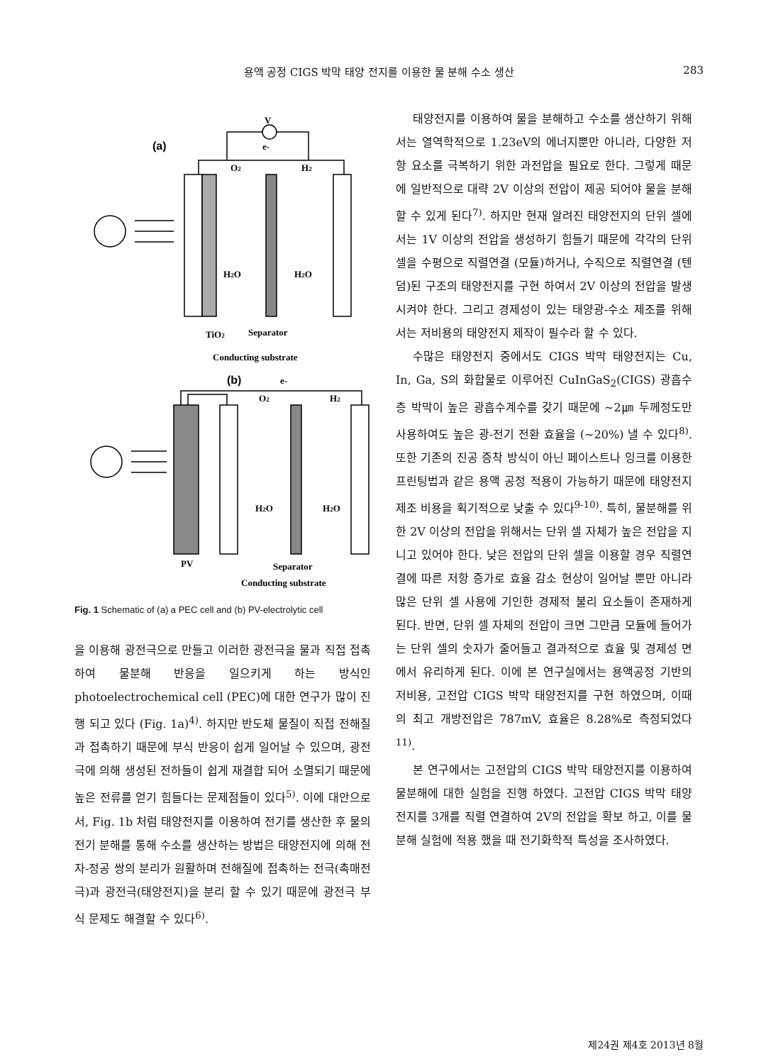용액 공정 CIGS 박막 태양 전지를 이용한 물 분해 수소 생산 283
(a)
(b)
V
e-
O2
H2
H2O
H2O
TiO2
Separator
Conducting substrate
e-
O2
H2
H2O
H2O
PV
Separator
Conducting substrate
Fig. 1 Schematic of (a) a PEC cell and (b) PV-electrolytic cell
을 이용해 광전극으로 만들고 이러한 광전극을 물과 직접 접촉하여 물분해 반응을 일으키게 하는 방식인 photoelectrochemical cell (PEC)에 대한 연구가 많이 진행 되고 있다 (Fig. 1a)<sup>4)</sup>. 하지만 반도체 물질이 직접 전해질과 접촉하기 때문에 부식 반응이 쉽게 일어날 수 있으며, 광전극에 의해 생성된 전하들이 쉽게 재결합 되어 소멸되기 때문에 높은 전류를 얻기 힘들다는 문제점들이 있다<sup>5)</sup>. 이에 대안으로서, Fig. 1b 처럼 태양전지를 이용하여 전기를 생산한 후 물의 전기 분해를 통해 수소를 생산하는 방법은 태양전지에 의해 전자-정공 쌍의 분리가 원활하며 전해질에 접촉하는 전극(촉매전극)과 광전극(태양전지)을 분리 할 수 있기 때문에 광전극 부식 문제도 해결할 수 있다<sup>6)</sup>.
태양전지를 이용하여 물을 분해하고 수소를 생산하기 위해서는 열역학적으로 1.23eV의 에너지뿐만 아니라, 다양한 저항 요소를 극복하기 위한 과전압을 필요로 한다. 그렇게 때문에 일반적으로 대략 2V 이상의 전압이 제공 되어야 물을 분해 할 수 있게 된다<sup>7)</sup>. 하지만 현재 알려진 태양전지의 단위 셀에서는 1V 이상의 전압을 생성하기 힘들기 때문에 각각의 단위 셀을 수평으로 직렬연결 (모듈)하거나, 수직으로 직렬연결 (텐덤)된 구조의 태양전지를 구현 하여서 2V 이상의 전압을 발생 시켜야 한다. 그리고 경제성이 있는 태양광-수소 제조를 위해서는 저비용의 태양전지 제작이 필수라 할 수 있다.
수많은 태양전지 중에서도 CIGS 박막 태양전지는 Cu, In, Ga, S의 화합물로 이루어진 CuInGaS<sub>2</sub>(CIGS) 광흡수층 박막이 높은 광흡수계수를 갖기 때문에 ~2㎛ 두께정도만 사용하여도 높은 광-전기 전환 효율을 (~20%) 낼 수 있다<sup>8)</sup>. 또한 기존의 진공 증착 방식이 아닌 페이스트나 잉크를 이용한 프린팅법과 같은 용액 공정 적용이 가능하기 때문에 태양전지 제조 비용을 획기적으로 낮출 수 있다<sup>9-10)</sup>. 특히, 물분해를 위한 2V 이상의 전압을 위해서는 단위 셀 자체가 높은 전압을 지니고 있어야 한다. 낮은 전압의 단위 셀을 이용할 경우 직렬연결에 따른 저항 증가로 효율 감소 현상이 일어날 뿐만 아니라 많은 단위 셀 사용에 기인한 경제적 불리 요소들이 존재하게 된다. 반면, 단위 셀 자체의 전압이 크면 그만큼 모듈에 들어가는 단위 셀의 숫자가 줄어들고 결과적으로 효율 및 경제성 면에서 유리하게 된다. 이에 본 연구실에서는 용액공정 기반의 저비용, 고전압 CIGS 박막 태양전지를 구현 하였으며, 이때의 최고 개방전압은 787mV, 효율은 8.28%로 측정되었다<sup>11)</sup>.
본 연구에서는 고전압의 CIGS 박막 태양전지를 이용하여 물분해에 대한 실험을 진행 하였다. 고전압 CIGS 박막 태양전지를 3개를 직렬 연결하여 2V의 전압을 확보 하고, 이를 물분해 실험에 적용 했을 때 전기화학적 특성을 조사하였다.
제24권 제4호 2013년 8월